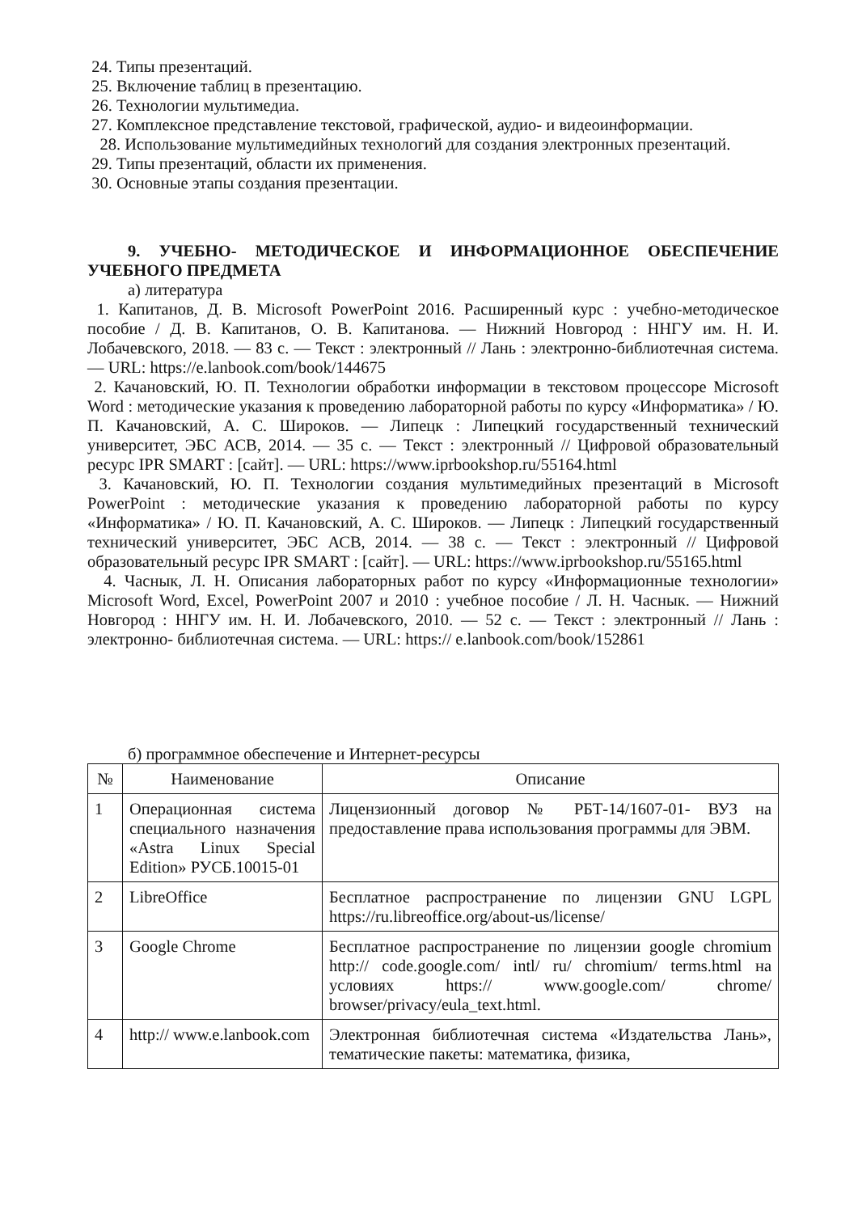24. Типы презентаций.
25. Включение таблиц в презентацию.
26. Технологии мультимедиа.
27. Комплексное представление текстовой, графической, аудио- и видеоинформации.
28. Использование мультимедийных технологий для создания электронных презентаций.
29. Типы презентаций, области их применения.
30. Основные этапы создания презентации.
9. УЧЕБНО- МЕТОДИЧЕСКОЕ И ИНФОРМАЦИОННОЕ ОБЕСПЕЧЕНИЕ УЧЕБНОГО ПРЕДМЕТА
а) литература
1. Капитанов, Д. В. Microsoft PowerPoint 2016. Расширенный курс : учебно-методическое пособие / Д. В. Капитанов, О. В. Капитанова. — Нижний Новгород : ННГУ им. Н. И. Лобачевского, 2018. — 83 с. — Текст : электронный // Лань : электронно-библиотечная система. — URL: https://e.lanbook.com/book/144675
2. Качановский, Ю. П. Технологии обработки информации в текстовом процессоре Microsoft Word : методические указания к проведению лабораторной работы по курсу «Информатика» / Ю. П. Качановский, А. С. Широков. — Липецк : Липецкий государственный технический университет, ЭБС АСВ, 2014. — 35 с. — Текст : электронный // Цифровой образовательный ресурс IPR SMART : [сайт]. — URL: https://www.iprbookshop.ru/55164.html
3. Качановский, Ю. П. Технологии создания мультимедийных презентаций в Microsoft PowerPoint : методические указания к проведению лабораторной работы по курсу «Информатика» / Ю. П. Качановский, А. С. Широков. — Липецк : Липецкий государственный технический университет, ЭБС АСВ, 2014. — 38 с. — Текст : электронный // Цифровой образовательный ресурс IPR SMART : [сайт]. — URL: https://www.iprbookshop.ru/55165.html
4. Часнык, Л. Н. Описания лабораторных работ по курсу «Информационные технологии» Microsoft Word, Excel, PowerPoint 2007 и 2010 : учебное пособие / Л. Н. Часнык. — Нижний Новгород : ННГУ им. Н. И. Лобачевского, 2010. — 52 с. — Текст : электронный // Лань : электронно- библиотечная система. — URL: https:// e.lanbook.com/book/152861
б) программное обеспечение и Интернет-ресурсы
| № | Наименование | Описание |
| --- | --- | --- |
| 1 | Операционная система специального назначения «Astra Linux Special Edition» РУСБ.10015-01 | Лицензионный договор № РБТ-14/1607-01- ВУЗ на предоставление права использования программы для ЭВМ. |
| 2 | LibreOffice | Бесплатное распространение по лицензии GNU LGPL https://ru.libreoffice.org/about-us/license/ |
| 3 | Google Chrome | Бесплатное распространение по лицензии google chromium http:// code.google.com/ intl/ ru/ chromium/ terms.html на условиях https:// www.google.com/ chrome/ browser/privacy/eula_text.html. |
| 4 | http:// www.e.lanbook.com | Электронная библиотечная система «Издательства Лань», тематические пакеты: математика, физика, |